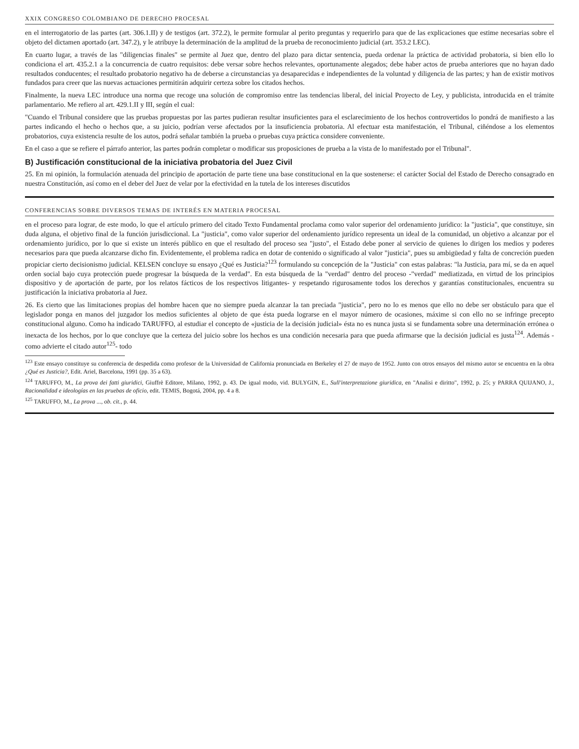XXIX CONGRESO COLOMBIANO DE DERECHO PROCESAL
en el interrogatorio de las partes (art. 306.1.II) y de testigos (art. 372.2), le permite formular al perito preguntas y requerirlo para que de las explicaciones que estime necesarias sobre el objeto del dictamen aportado (art. 347.2), y le atribuye la determinación de la amplitud de la prueba de reconocimiento judicial (art. 353.2 LEC).
En cuarto lugar, a través de las "diligencias finales" se permite al Juez que, dentro del plazo para dictar sentencia, pueda ordenar la práctica de actividad probatoria, si bien ello lo condiciona el art. 435.2.1 a la concurrencia de cuatro requisitos: debe versar sobre hechos relevantes, oportunamente alegados; debe haber actos de prueba anteriores que no hayan dado resultados conducentes; el resultado probatorio negativo ha de deberse a circunstancias ya desaparecidas e independientes de la voluntad y diligencia de las partes; y han de existir motivos fundados para creer que las nuevas actuaciones permitirán adquirir certeza sobre los citados hechos.
Finalmente, la nueva LEC introduce una norma que recoge una solución de compromiso entre las tendencias liberal, del inicial Proyecto de Ley, y publicista, introducida en el trámite parlamentario. Me refiero al art. 429.1.II y III, según el cual:
"Cuando el Tribunal considere que las pruebas propuestas por las partes pudieran resultar insuficientes para el esclarecimiento de los hechos controvertidos lo pondrá de manifiesto a las partes indicando el hecho o hechos que, a su juicio, podrían verse afectados por la insuficiencia probatoria. Al efectuar esta manifestación, el Tribunal, ciñéndose a los elementos probatorios, cuya existencia resulte de los autos, podrá señalar también la prueba o pruebas cuya práctica considere conveniente.
En el caso a que se refiere el párrafo anterior, las partes podrán completar o modificar sus proposiciones de prueba a la vista de lo manifestado por el Tribunal".
B) Justificación constitucional de la iniciativa probatoria del Juez Civil
25. En mi opinión, la formulación atenuada del principio de aportación de parte tiene una base constitucional en la que sostenerse: el carácter Social del Estado de Derecho consagrado en nuestra Constitución, así como en el deber del Juez de velar por la efectividad en la tutela de los intereses discutidos
CONFERENCIAS SOBRE DIVERSOS TEMAS DE INTERÉS EN MATERIA PROCESAL
en el proceso para lograr, de este modo, lo que el artículo primero del citado Texto Fundamental proclama como valor superior del ordenamiento jurídico: la "justicia", que constituye, sin duda alguna, el objetivo final de la función jurisdiccional. La "justicia", como valor superior del ordenamiento jurídico representa un ideal de la comunidad, un objetivo a alcanzar por el ordenamiento jurídico, por lo que si existe un interés público en que el resultado del proceso sea "justo", el Estado debe poner al servicio de quienes lo dirigen los medios y poderes necesarios para que pueda alcanzarse dicho fin. Evidentemente, el problema radica en dotar de contenido o significado al valor "justicia", pues su ambigüedad y falta de concreción pueden propiciar cierto decisionismo judicial. KELSEN concluye su ensayo ¿Qué es Justicia?<sup>123</sup> formulando su concepción de la "Justicia" con estas palabras: "la Justicia, para mí, se da en aquel orden social bajo cuya protección puede progresar la búsqueda de la verdad". En esta búsqueda de la "verdad" dentro del proceso -"verdad" mediatizada, en virtud de los principios dispositivo y de aportación de parte, por los relatos fácticos de los respectivos litigantes- y respetando rigurosamente todos los derechos y garantías constitucionales, encuentra su justificación la iniciativa probatoria al Juez.
26. Es cierto que las limitaciones propias del hombre hacen que no siempre pueda alcanzar la tan preciada "justicia", pero no lo es menos que ello no debe ser obstáculo para que el legislador ponga en manos del juzgador los medios suficientes al objeto de que ésta pueda lograrse en el mayor número de ocasiones, máxime si con ello no se infringe precepto constitucional alguno. Como ha indicado TARUFFO, al estudiar el concepto de «justicia de la decisión judicial» ésta no es nunca justa si se fundamenta sobre una determinación errónea o inexacta de los hechos, por lo que concluye que la certeza del juicio sobre los hechos es una condición necesaria para que pueda afirmarse que la decisión judicial es justa<sup>124</sup>. Además -como advierte el citado autor<sup>125</sup>- todo
<sup>123</sup> Este ensayo constituye su conferencia de despedida como profesor de la Universidad de California pronunciada en Berkeley el 27 de mayo de 1952. Junto con otros ensayos del mismo autor se encuentra en la obra ¿Qué es Justicia?, Edit. Ariel, Barcelona, 1991 (pp. 35 a 63).
<sup>124</sup> TARUFFO, M., La prova dei fatti giuridici, Giuffrè Editore, Milano, 1992, p. 43. De igual modo, vid. BULYGIN, E., Sull'interpretazione giuridica, en "Analisi e diritto", 1992, p. 25; y PARRA QUIJANO, J., Racionalidad e ideologías en las pruebas de oficio, edit. TEMIS, Bogotá, 2004, pp. 4 a 8.
<sup>125</sup> TARUFFO, M., La prova ..., ob. cit., p. 44.